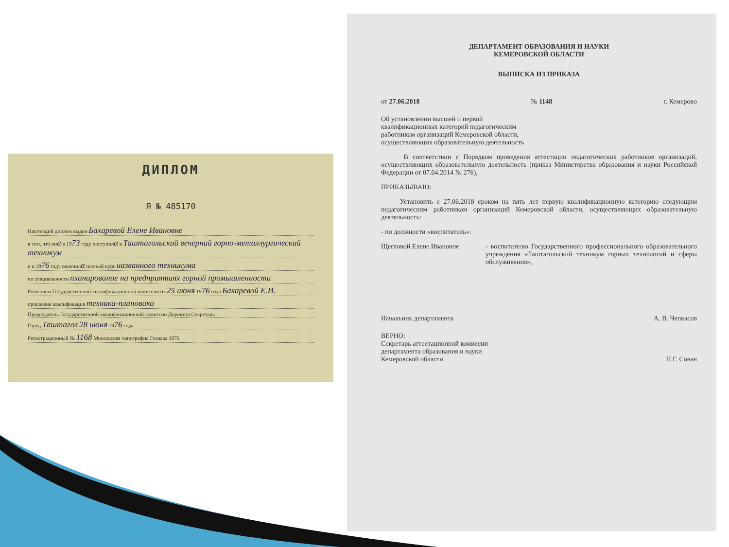ДИПЛОМ
Я № 485170
Настоящий диплом выдан Бахаревой Елене Ивановне
в том, что она в 1973 году поступила в Таштагольский вечерний горно-металлургический техникум
и в 1976 году окончила полный курс названного техникума
по специальности планирование на предприятиях горной промышленности
Решением Государственной квалификационной комиссии от 25 июня 1976 года Бахаревой Е.И.
присвоена квалификация техника-плановика
Председатель Государственной квалификационной комиссии Директор Секретарь
Город Таштагол 28 июня 1976 года
Регистрационный № 1168 Московская типография Гознака 1976
ДЕПАРТАМЕНТ ОБРАЗОВАНИЯ И НАУКИ
КЕМЕРОВСКОЙ ОБЛАСТИ
ВЫПИСКА ИЗ ПРИКАЗА
от 27.06.2018 № 1148 г. Кемерово
Об установлении высшей и первой квалификационных категорий педагогическим работникам организаций Кемеровской области, осуществляющих образовательную деятельность
В соответствии с Порядком проведения аттестации педагогических работников организаций, осуществляющих образовательную деятельность (приказ Министерства образования и науки Российской Федерации от 07.04.2014 № 276),
ПРИКАЗЫВАЮ:
Установить с 27.06.2018 сроком на пять лет первую квалификационную категорию следующим педагогическим работникам организаций Кемеровской области, осуществляющих образовательную деятельность:
- по должности «воспитатель»:
Щегловой Елене Ивановне - воспитателю Государственного профессионального образовательного учреждения «Таштагольский техникум горных технологий и сферы обслуживания»,
Начальник департамента А. В. Чепкасов
ВЕРНО:
Секретарь аттестационной комиссии
департамента образования и науки
Кемеровской области Н.Г. Сован